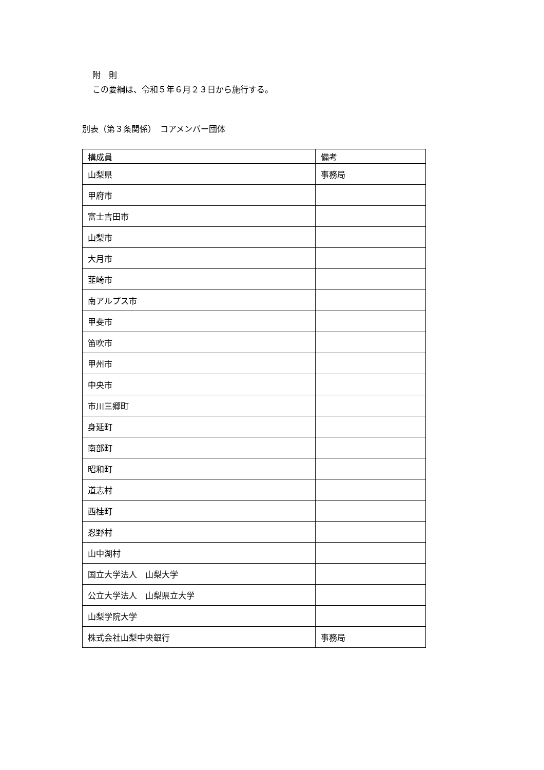附　則
この要綱は、令和５年６月２３日から施行する。
別表（第３条関係）　コアメンバー団体
| 構成員 | 備考 |
| --- | --- |
| 山梨県 | 事務局 |
| 甲府市 | |
| 富士吉田市 | |
| 山梨市 | |
| 大月市 | |
| 韮崎市 | |
| 南アルプス市 | |
| 甲斐市 | |
| 笛吹市 | |
| 甲州市 | |
| 中央市 | |
| 市川三郷町 | |
| 身延町 | |
| 南部町 | |
| 昭和町 | |
| 道志村 | |
| 西桂町 | |
| 忍野村 | |
| 山中湖村 | |
| 国立大学法人 山梨大学 | |
| 公立大学法人 山梨県立大学 | |
| 山梨学院大学 | |
| 株式会社山梨中央銀行 | 事務局 |